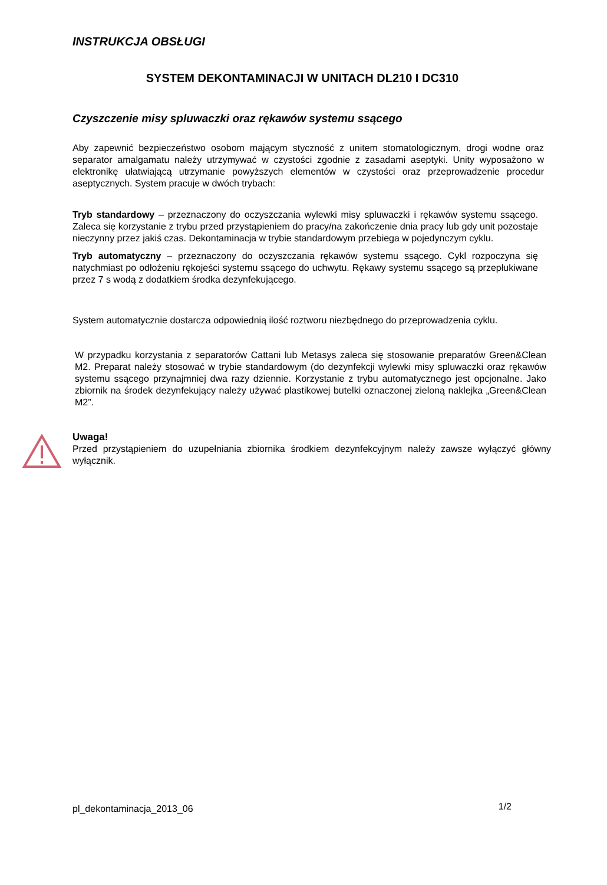INSTRUKCJA OBSŁUGI
SYSTEM DEKONTAMINACJI W UNITACH DL210 I DC310
Czyszczenie misy spluwaczki oraz rękawów systemu ssącego
Aby zapewnić bezpieczeństwo osobom mającym styczność z unitem stomatologicznym, drogi wodne oraz separator amalgamatu należy utrzymywać w czystości zgodnie z zasadami aseptyki. Unity wyposażono w elektronikę ułatwiającą utrzymanie powyższych elementów w czystości oraz przeprowadzenie procedur aseptycznych. System pracuje w dwóch trybach:
Tryb standardowy – przeznaczony do oczyszczania wylewki misy spluwaczki i rękawów systemu ssącego. Zaleca się korzystanie z trybu przed przystąpieniem do pracy/na zakończenie dnia pracy lub gdy unit pozostaje nieczynny przez jakiś czas. Dekontaminacja w trybie standardowym przebiega w pojedynczym cyklu.
Tryb automatyczny – przeznaczony do oczyszczania rękawów systemu ssącego. Cykl rozpoczyna się natychmiast po odłożeniu rękojeści systemu ssącego do uchwytu. Rękawy systemu ssącego są przepłukiwane przez 7 s wodą z dodatkiem środka dezynfekującego.
System automatycznie dostarcza odpowiednią ilość roztworu niezbędnego do przeprowadzenia cyklu.
W przypadku korzystania z separatorów Cattani lub Metasys zaleca się stosowanie preparatów Green&Clean M2. Preparat należy stosować w trybie standardowym (do dezynfekcji wylewki misy spluwaczki oraz rękawów systemu ssącego przynajmniej dwa razy dziennie. Korzystanie z trybu automatycznego jest opcjonalne. Jako zbiornik na środek dezynfekujący należy używać plastikowej butelki oznaczonej zieloną naklejka „Green&Clean M2”.
Uwaga!
Przed przystąpieniem do uzupełniania zbiornika środkiem dezynfekcyjnym należy zawsze wyłączyć główny wyłącznik.
pl_dekontaminacja_2013_06 1/2